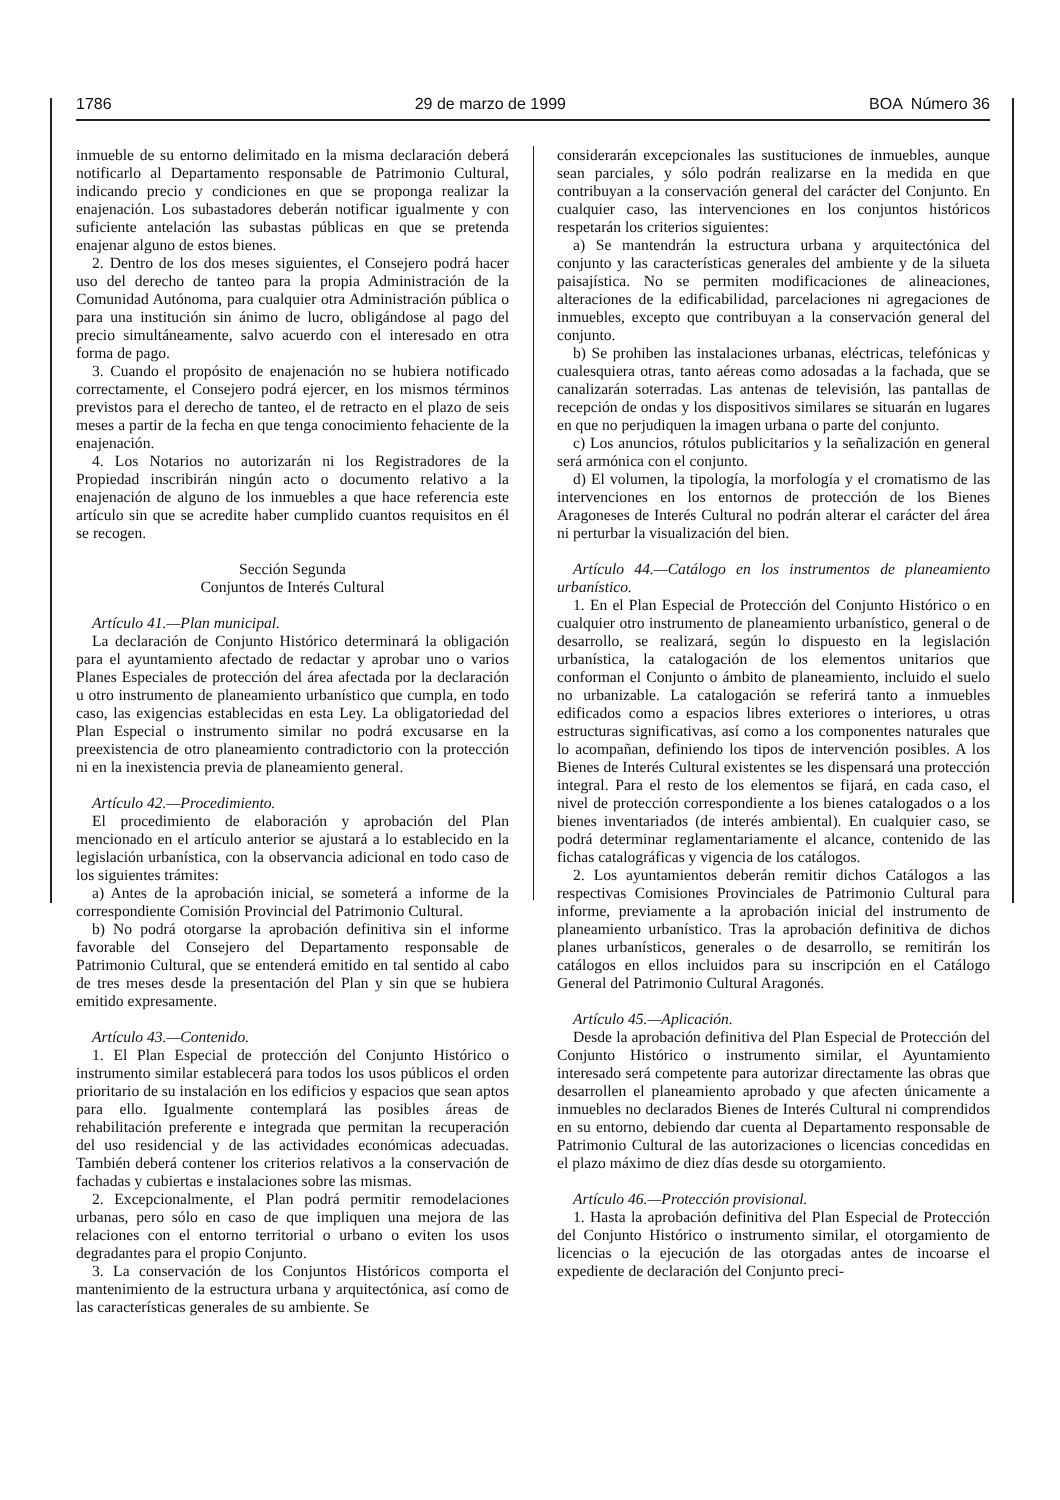1786 29 de marzo de 1999 BOA Número 36
inmueble de su entorno delimitado en la misma declaración deberá notificarlo al Departamento responsable de Patrimonio Cultural, indicando precio y condiciones en que se proponga realizar la enajenación. Los subastadores deberán notificar igualmente y con suficiente antelación las subastas públicas en que se pretenda enajenar alguno de estos bienes.
2. Dentro de los dos meses siguientes, el Consejero podrá hacer uso del derecho de tanteo para la propia Administración de la Comunidad Autónoma, para cualquier otra Administración pública o para una institución sin ánimo de lucro, obligándose al pago del precio simultáneamente, salvo acuerdo con el interesado en otra forma de pago.
3. Cuando el propósito de enajenación no se hubiera notificado correctamente, el Consejero podrá ejercer, en los mismos términos previstos para el derecho de tanteo, el de retracto en el plazo de seis meses a partir de la fecha en que tenga conocimiento fehaciente de la enajenación.
4. Los Notarios no autorizarán ni los Registradores de la Propiedad inscribirán ningún acto o documento relativo a la enajenación de alguno de los inmuebles a que hace referencia este artículo sin que se acredite haber cumplido cuantos requisitos en él se recogen.
Sección Segunda
Conjuntos de Interés Cultural
Artículo 41.—Plan municipal.
La declaración de Conjunto Histórico determinará la obligación para el ayuntamiento afectado de redactar y aprobar uno o varios Planes Especiales de protección del área afectada por la declaración u otro instrumento de planeamiento urbanístico que cumpla, en todo caso, las exigencias establecidas en esta Ley. La obligatoriedad del Plan Especial o instrumento similar no podrá excusarse en la preexistencia de otro planeamiento contradictorio con la protección ni en la inexistencia previa de planeamiento general.
Artículo 42.—Procedimiento.
El procedimiento de elaboración y aprobación del Plan mencionado en el artículo anterior se ajustará a lo establecido en la legislación urbanística, con la observancia adicional en todo caso de los siguientes trámites:
a) Antes de la aprobación inicial, se someterá a informe de la correspondiente Comisión Provincial del Patrimonio Cultural.
b) No podrá otorgarse la aprobación definitiva sin el informe favorable del Consejero del Departamento responsable de Patrimonio Cultural, que se entenderá emitido en tal sentido al cabo de tres meses desde la presentación del Plan y sin que se hubiera emitido expresamente.
Artículo 43.—Contenido.
1. El Plan Especial de protección del Conjunto Histórico o instrumento similar establecerá para todos los usos públicos el orden prioritario de su instalación en los edificios y espacios que sean aptos para ello. Igualmente contemplará las posibles áreas de rehabilitación preferente e integrada que permitan la recuperación del uso residencial y de las actividades económicas adecuadas. También deberá contener los criterios relativos a la conservación de fachadas y cubiertas e instalaciones sobre las mismas.
2. Excepcionalmente, el Plan podrá permitir remodelaciones urbanas, pero sólo en caso de que impliquen una mejora de las relaciones con el entorno territorial o urbano o eviten los usos degradantes para el propio Conjunto.
3. La conservación de los Conjuntos Históricos comporta el mantenimiento de la estructura urbana y arquitectónica, así como de las características generales de su ambiente. Se
considerarán excepcionales las sustituciones de inmuebles, aunque sean parciales, y sólo podrán realizarse en la medida en que contribuyan a la conservación general del carácter del Conjunto. En cualquier caso, las intervenciones en los conjuntos históricos respetarán los criterios siguientes:
a) Se mantendrán la estructura urbana y arquitectónica del conjunto y las características generales del ambiente y de la silueta paisajística. No se permiten modificaciones de alineaciones, alteraciones de la edificabilidad, parcelaciones ni agregaciones de inmuebles, excepto que contribuyan a la conservación general del conjunto.
b) Se prohiben las instalaciones urbanas, eléctricas, telefónicas y cualesquiera otras, tanto aéreas como adosadas a la fachada, que se canalizarán soterradas. Las antenas de televisión, las pantallas de recepción de ondas y los dispositivos similares se situarán en lugares en que no perjudiquen la imagen urbana o parte del conjunto.
c) Los anuncios, rótulos publicitarios y la señalización en general será armónica con el conjunto.
d) El volumen, la tipología, la morfología y el cromatismo de las intervenciones en los entornos de protección de los Bienes Aragoneses de Interés Cultural no podrán alterar el carácter del área ni perturbar la visualización del bien.
Artículo 44.—Catálogo en los instrumentos de planeamiento urbanístico.
1. En el Plan Especial de Protección del Conjunto Histórico o en cualquier otro instrumento de planeamiento urbanístico, general o de desarrollo, se realizará, según lo dispuesto en la legislación urbanística, la catalogación de los elementos unitarios que conforman el Conjunto o ámbito de planeamiento, incluido el suelo no urbanizable. La catalogación se referirá tanto a inmuebles edificados como a espacios libres exteriores o interiores, u otras estructuras significativas, así como a los componentes naturales que lo acompañan, definiendo los tipos de intervención posibles. A los Bienes de Interés Cultural existentes se les dispensará una protección integral. Para el resto de los elementos se fijará, en cada caso, el nivel de protección correspondiente a los bienes catalogados o a los bienes inventariados (de interés ambiental). En cualquier caso, se podrá determinar reglamentariamente el alcance, contenido de las fichas catalográficas y vigencia de los catálogos.
2. Los ayuntamientos deberán remitir dichos Catálogos a las respectivas Comisiones Provinciales de Patrimonio Cultural para informe, previamente a la aprobación inicial del instrumento de planeamiento urbanístico. Tras la aprobación definitiva de dichos planes urbanísticos, generales o de desarrollo, se remitirán los catálogos en ellos incluidos para su inscripción en el Catálogo General del Patrimonio Cultural Aragonés.
Artículo 45.—Aplicación.
Desde la aprobación definitiva del Plan Especial de Protección del Conjunto Histórico o instrumento similar, el Ayuntamiento interesado será competente para autorizar directamente las obras que desarrollen el planeamiento aprobado y que afecten únicamente a inmuebles no declarados Bienes de Interés Cultural ni comprendidos en su entorno, debiendo dar cuenta al Departamento responsable de Patrimonio Cultural de las autorizaciones o licencias concedidas en el plazo máximo de diez días desde su otorgamiento.
Artículo 46.—Protección provisional.
1. Hasta la aprobación definitiva del Plan Especial de Protección del Conjunto Histórico o instrumento similar, el otorgamiento de licencias o la ejecución de las otorgadas antes de incoarse el expediente de declaración del Conjunto preci-